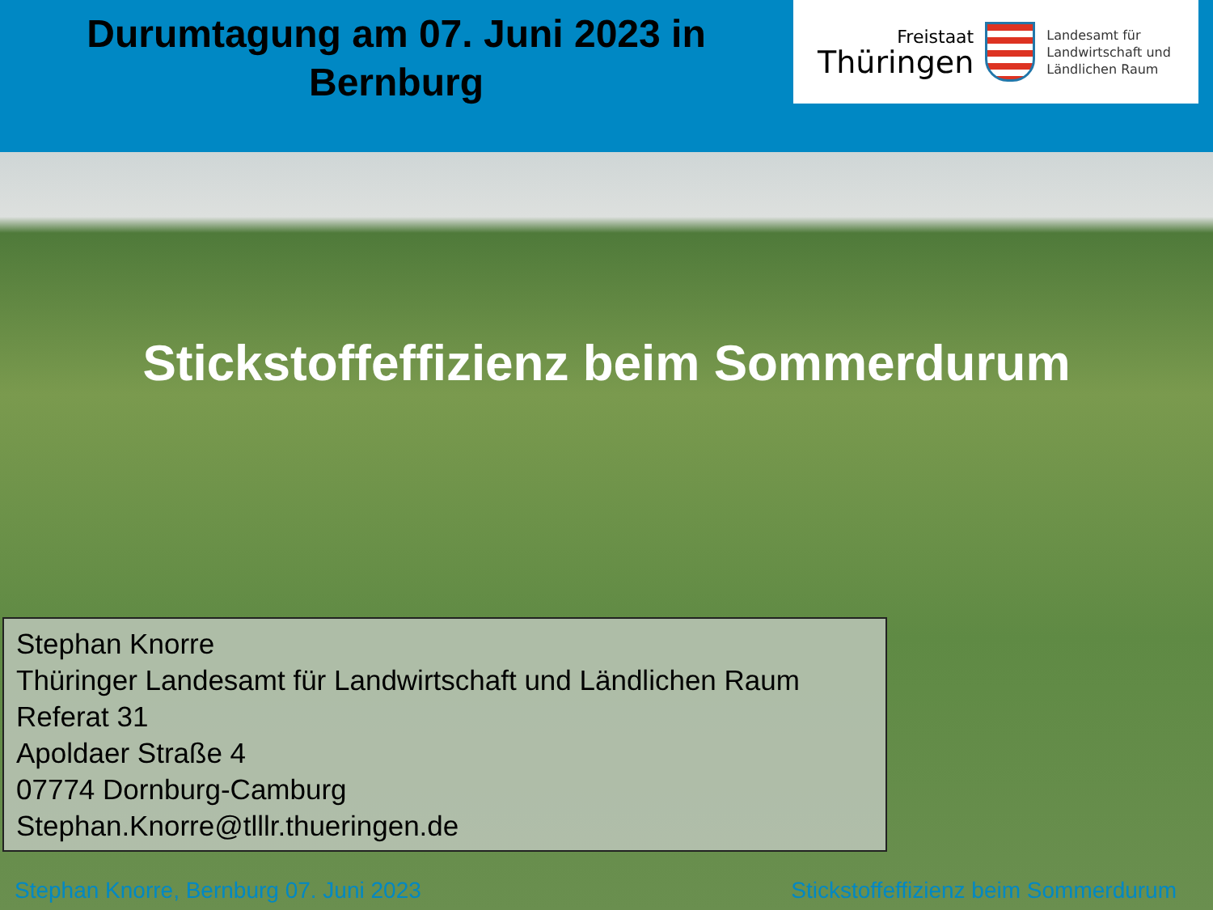Durumtagung am 07. Juni 2023 in
Bernburg
Freistaat
Thüringen
Landesamt für
Landwirtschaft und
Ländlichen Raum
Stickstoffeffizienz beim Sommerdurum
Stephan Knorre
Thüringer Landesamt für Landwirtschaft und Ländlichen Raum
Referat 31
Apoldaer Straße 4
07774 Dornburg-Camburg
Stephan.Knorre@tlllr.thueringen.de
Stephan Knorre, Bernburg 07. Juni 2023 Stickstoffeffizienz beim Sommerdurum